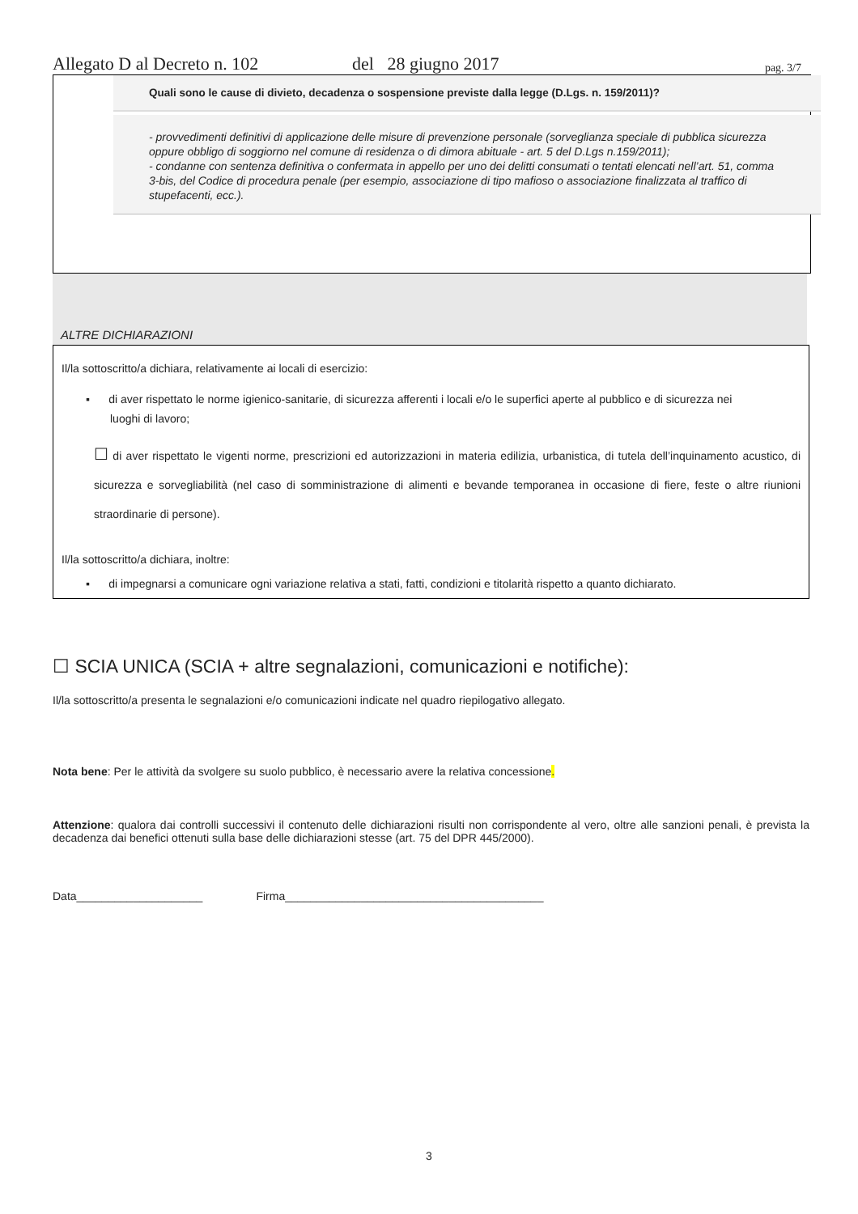Allegato D al Decreto n. 102 del 28 giugno 2017 pag. 3/7
Quali sono le cause di divieto, decadenza o sospensione previste dalla legge (D.Lgs. n. 159/2011)?
- provvedimenti definitivi di applicazione delle misure di prevenzione personale (sorveglianza speciale di pubblica sicurezza oppure obbligo di soggiorno nel comune di residenza o di dimora abituale - art. 5 del D.Lgs n.159/2011);
- condanne con sentenza definitiva o confermata in appello per uno dei delitti consumati o tentati elencati nell’art. 51, comma 3-bis, del Codice di procedura penale (per esempio, associazione di tipo mafioso o associazione finalizzata al traffico di stupefacenti, ecc.).
ALTRE DICHIARAZIONI
Il/la sottoscritto/a dichiara, relativamente ai locali di esercizio:
▪ di aver rispettato le norme igienico-sanitarie, di sicurezza afferenti i locali e/o le superfici aperte al pubblico e di sicurezza nei luoghi di lavoro;
☐ di aver rispettato le vigenti norme, prescrizioni ed autorizzazioni in materia edilizia, urbanistica, di tutela dell’inquinamento acustico, di sicurezza e sorvegliabilità (nel caso di somministrazione di alimenti e bevande temporanea in occasione di fiere, feste o altre riunioni straordinarie di persone).
Il/la sottoscritto/a dichiara, inoltre:
▪ di impegnarsi a comunicare ogni variazione relativa a stati, fatti, condizioni e titolarità rispetto a quanto dichiarato.
☐ SCIA UNICA (SCIA + altre segnalazioni, comunicazioni e notifiche):
Il/la sottoscritto/a presenta le segnalazioni e/o comunicazioni indicate nel quadro riepilogativo allegato.
Nota bene: Per le attività da svolgere su suolo pubblico, è necessario avere la relativa concessione.
Attenzione: qualora dai controlli successivi il contenuto delle dichiarazioni risulti non corrispondente al vero, oltre alle sanzioni penali, è prevista la decadenza dai benefici ottenuti sulla base delle dichiarazioni stesse (art. 75 del DPR 445/2000).
Data____________________ Firma_________________________________________
3